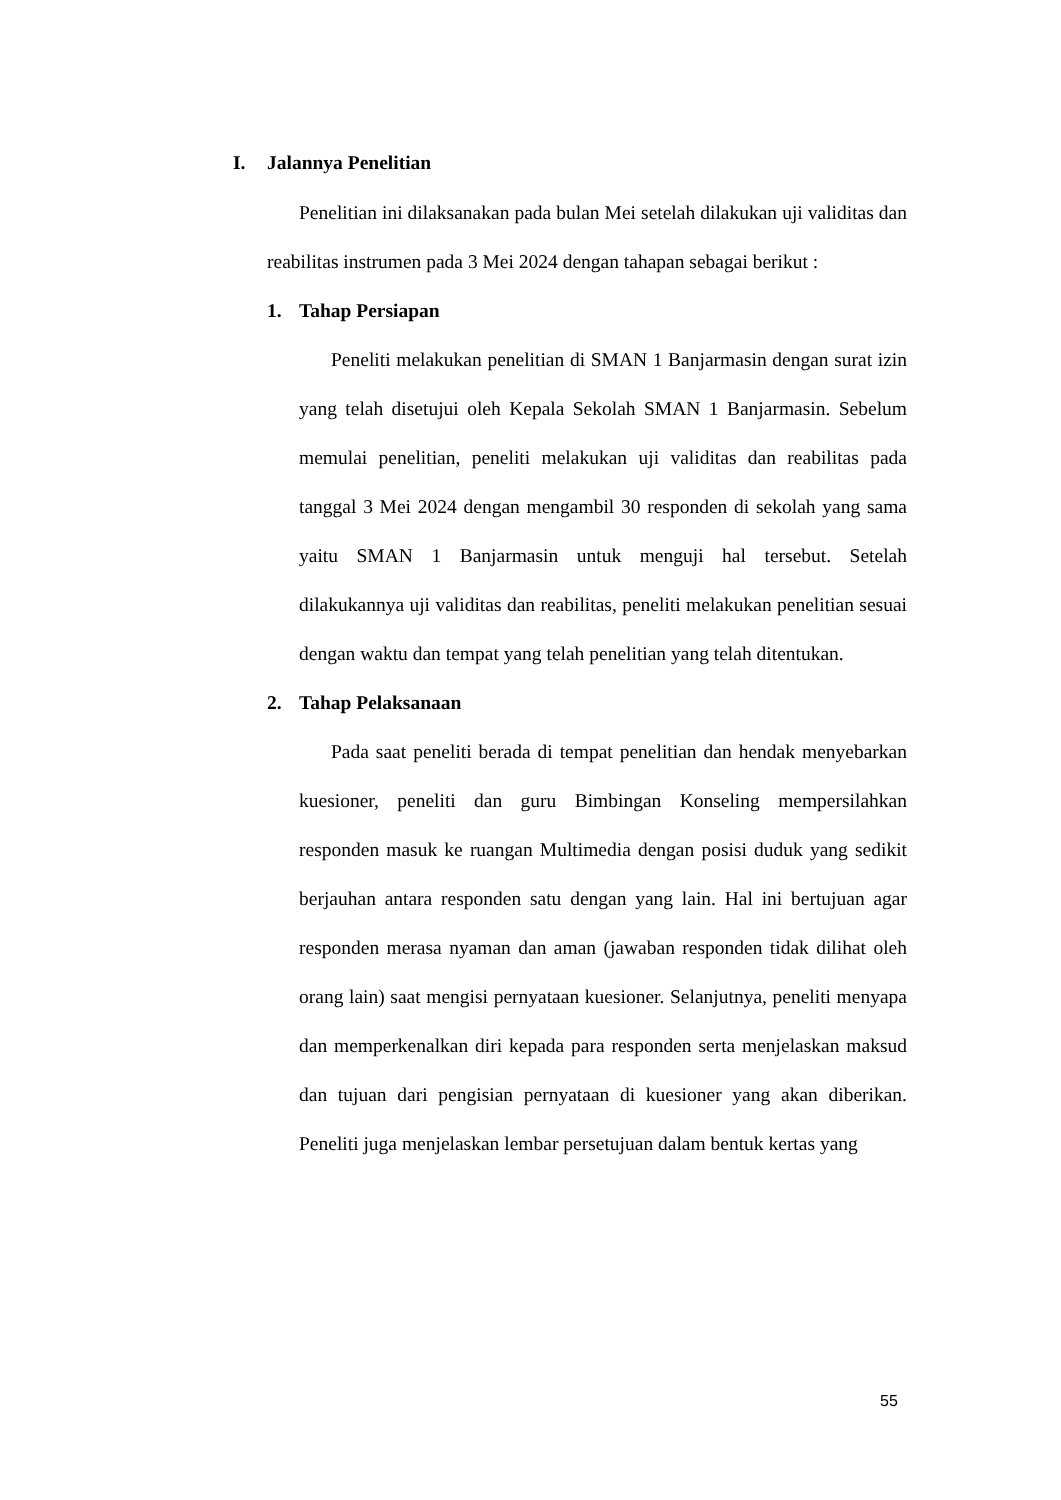I. Jalannya Penelitian
Penelitian ini dilaksanakan pada bulan Mei setelah dilakukan uji validitas dan reabilitas instrumen pada 3 Mei 2024 dengan tahapan sebagai berikut :
1. Tahap Persiapan
Peneliti melakukan penelitian di SMAN 1 Banjarmasin dengan surat izin yang telah disetujui oleh Kepala Sekolah SMAN 1 Banjarmasin. Sebelum memulai penelitian, peneliti melakukan uji validitas dan reabilitas pada tanggal 3 Mei 2024 dengan mengambil 30 responden di sekolah yang sama yaitu SMAN 1 Banjarmasin untuk menguji hal tersebut. Setelah dilakukannya uji validitas dan reabilitas, peneliti melakukan penelitian sesuai dengan waktu dan tempat yang telah penelitian yang telah ditentukan.
2. Tahap Pelaksanaan
Pada saat peneliti berada di tempat penelitian dan hendak menyebarkan kuesioner, peneliti dan guru Bimbingan Konseling mempersilahkan responden masuk ke ruangan Multimedia dengan posisi duduk yang sedikit berjauhan antara responden satu dengan yang lain. Hal ini bertujuan agar responden merasa nyaman dan aman (jawaban responden tidak dilihat oleh orang lain) saat mengisi pernyataan kuesioner. Selanjutnya, peneliti menyapa dan memperkenalkan diri kepada para responden serta menjelaskan maksud dan tujuan dari pengisian pernyataan di kuesioner yang akan diberikan. Peneliti juga menjelaskan lembar persetujuan dalam bentuk kertas yang
55